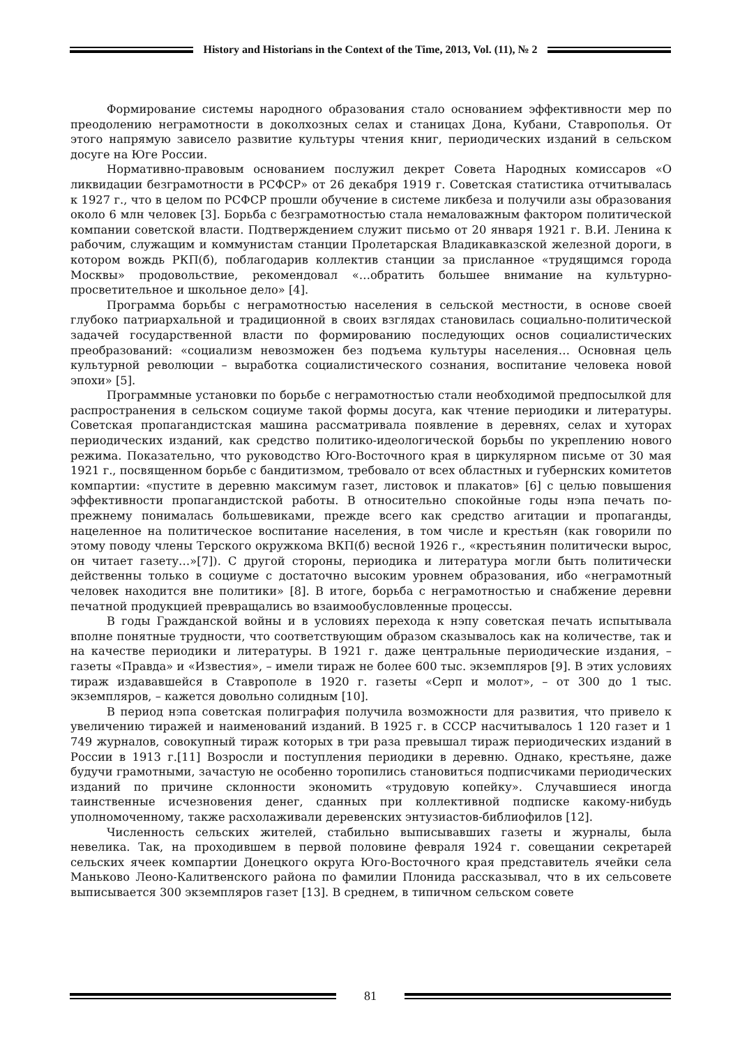History and Historians in the Context of the Time, 2013, Vol. (11), № 2
Формирование системы народного образования стало основанием эффективности мер по преодолению неграмотности в доколхозных селах и станицах Дона, Кубани, Ставрополья. От этого напрямую зависело развитие культуры чтения книг, периодических изданий в сельском досуге на Юге России.
Нормативно-правовым основанием послужил декрет Совета Народных комиссаров «О ликвидации безграмотности в РСФСР» от 26 декабря 1919 г. Советская статистика отчитывалась к 1927 г., что в целом по РСФСР прошли обучение в системе ликбеза и получили азы образования около 6 млн человек [3]. Борьба с безграмотностью стала немаловажным фактором политической компании советской власти. Подтверждением служит письмо от 20 января 1921 г. В.И. Ленина к рабочим, служащим и коммунистам станции Пролетарская Владикавказской железной дороги, в котором вождь РКП(б), поблагодарив коллектив станции за присланное «трудящимся города Москвы» продовольствие, рекомендовал «…обратить большее внимание на культурно-просветительное и школьное дело» [4].
Программа борьбы с неграмотностью населения в сельской местности, в основе своей глубоко патриархальной и традиционной в своих взглядах становилась социально-политической задачей государственной власти по формированию последующих основ социалистических преобразований: «социализм невозможен без подъема культуры населения… Основная цель культурной революции – выработка социалистического сознания, воспитание человека новой эпохи» [5].
Программные установки по борьбе с неграмотностью стали необходимой предпосылкой для распространения в сельском социуме такой формы досуга, как чтение периодики и литературы. Советская пропагандистская машина рассматривала появление в деревнях, селах и хуторах периодических изданий, как средство политико-идеологической борьбы по укреплению нового режима. Показательно, что руководство Юго-Восточного края в циркулярном письме от 30 мая 1921 г., посвященном борьбе с бандитизмом, требовало от всех областных и губернских комитетов компартии: «пустите в деревню максимум газет, листовок и плакатов» [6] с целью повышения эффективности пропагандистской работы. В относительно спокойные годы нэпа печать по-прежнему понималась большевиками, прежде всего как средство агитации и пропаганды, нацеленное на политическое воспитание населения, в том числе и крестьян (как говорили по этому поводу члены Терского окружкома ВКП(б) весной 1926 г., «крестьянин политически вырос, он читает газету…»[7]). С другой стороны, периодика и литература могли быть политически действенны только в социуме с достаточно высоким уровнем образования, ибо «неграмотный человек находится вне политики» [8]. В итоге, борьба с неграмотностью и снабжение деревни печатной продукцией превращались во взаимообусловленные процессы.
В годы Гражданской войны и в условиях перехода к нэпу советская печать испытывала вполне понятные трудности, что соответствующим образом сказывалось как на количестве, так и на качестве периодики и литературы. В 1921 г. даже центральные периодические издания, – газеты «Правда» и «Известия», – имели тираж не более 600 тыс. экземпляров [9]. В этих условиях тираж издававшейся в Ставрополе в 1920 г. газеты «Серп и молот», – от 300 до 1 тыс. экземпляров, – кажется довольно солидным [10].
В период нэпа советская полиграфия получила возможности для развития, что привело к увеличению тиражей и наименований изданий. В 1925 г. в СССР насчитывалось 1 120 газет и 1 749 журналов, совокупный тираж которых в три раза превышал тираж периодических изданий в России в 1913 г.[11] Возросли и поступления периодики в деревню. Однако, крестьяне, даже будучи грамотными, зачастую не особенно торопились становиться подписчиками периодических изданий по причине склонности экономить «трудовую копейку». Случавшиеся иногда таинственные исчезновения денег, сданных при коллективной подписке какому-нибудь уполномоченному, также расхолаживали деревенских энтузиастов-библиофилов [12].
Численность сельских жителей, стабильно выписывавших газеты и журналы, была невелика. Так, на проходившем в первой половине февраля 1924 г. совещании секретарей сельских ячеек компартии Донецкого округа Юго-Восточного края представитель ячейки села Маньково Леоно-Калитвенского района по фамилии Плонида рассказывал, что в их сельсовете выписывается 300 экземпляров газет [13]. В среднем, в типичном сельском совете
81